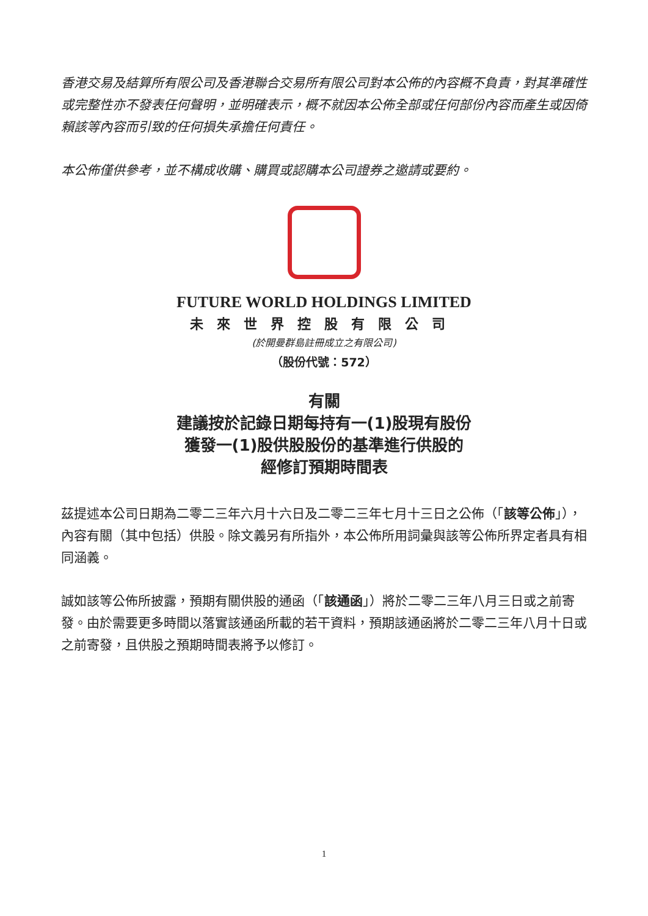香港交易及結算所有限公司及香港聯合交易所有限公司對本公佈的內容概不負責，對其準確性或完整性亦不發表任何聲明，並明確表示，概不就因本公佈全部或任何部份內容而產生或因倚賴該等內容而引致的任何損失承擔任何責任。
本公佈僅供參考，並不構成收購、購買或認購本公司證券之邀請或要約。
FUTURE WORLD HOLDINGS LIMITED
未來世界控股有限公司
(於開曼群島註冊成立之有限公司)
（股份代號：572）
有關
建議按於記錄日期每持有一(1)股現有股份
獲發一(1)股供股股份的基準進行供股的
經修訂預期時間表
茲提述本公司日期為二零二三年六月十六日及二零二三年七月十三日之公佈（「該等公佈」），內容有關（其中包括）供股。除文義另有所指外，本公佈所用詞彙與該等公佈所界定者具有相同涵義。
誠如該等公佈所披露，預期有關供股的通函（「該通函」）將於二零二三年八月三日或之前寄發。由於需要更多時間以落實該通函所載的若干資料，預期該通函將於二零二三年八月十日或之前寄發，且供股之預期時間表將予以修訂。
1